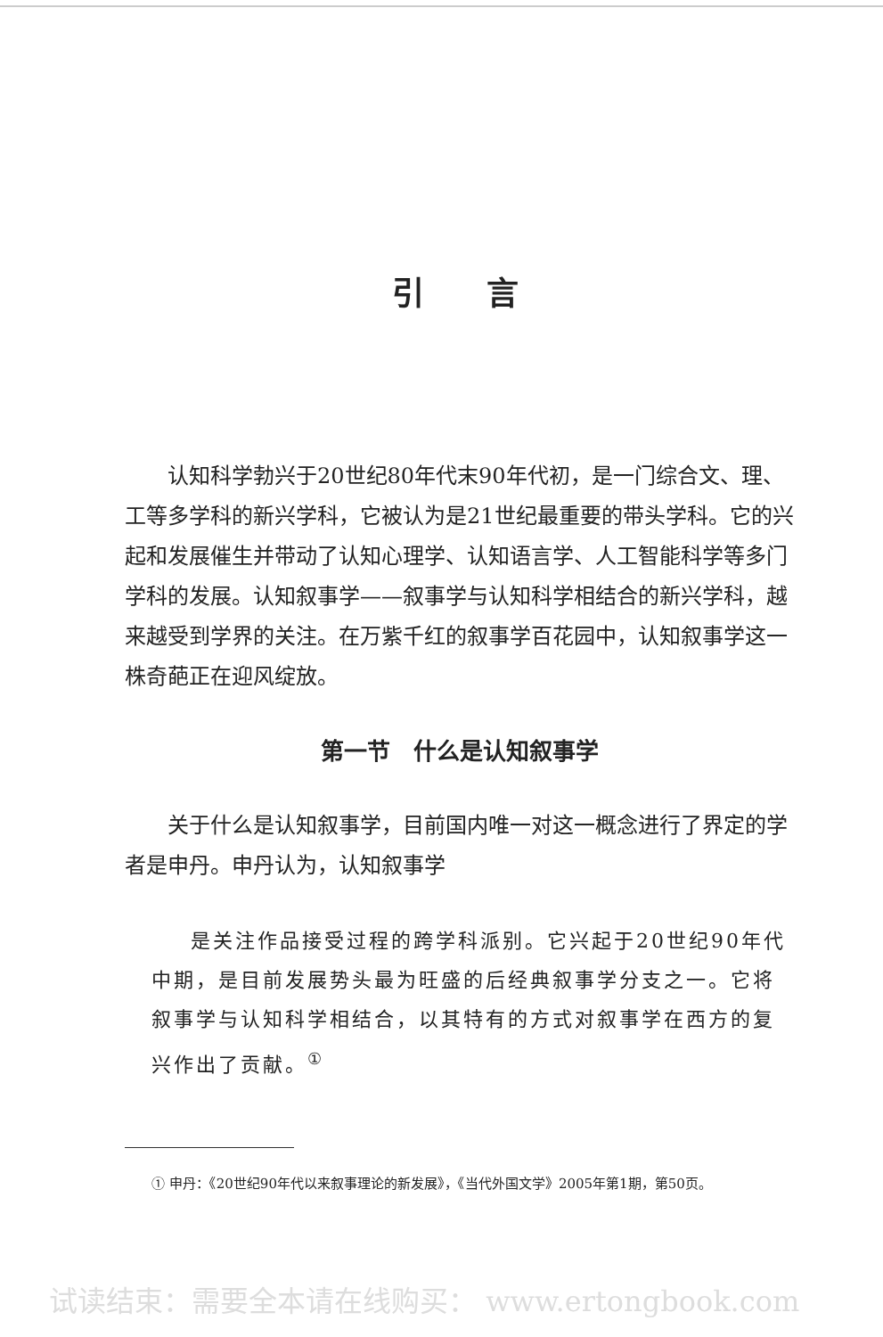引言
认知科学勃兴于20世纪80年代末90年代初，是一门综合文、理、工等多学科的新兴学科，它被认为是21世纪最重要的带头学科。它的兴起和发展催生并带动了认知心理学、认知语言学、人工智能科学等多门学科的发展。认知叙事学——叙事学与认知科学相结合的新兴学科，越来越受到学界的关注。在万紫千红的叙事学百花园中，认知叙事学这一株奇葩正在迎风绽放。
第一节　什么是认知叙事学
关于什么是认知叙事学，目前国内唯一对这一概念进行了界定的学者是申丹。申丹认为，认知叙事学
是关注作品接受过程的跨学科派别。它兴起于20世纪90年代中期，是目前发展势头最为旺盛的后经典叙事学分支之一。它将叙事学与认知科学相结合，以其特有的方式对叙事学在西方的复兴作出了贡献。<sup>①</sup>
① 申丹：《20世纪90年代以来叙事理论的新发展》，《当代外国文学》2005年第1期，第50页。
试读结束：需要全本请在线购买： www.ertongbook.com